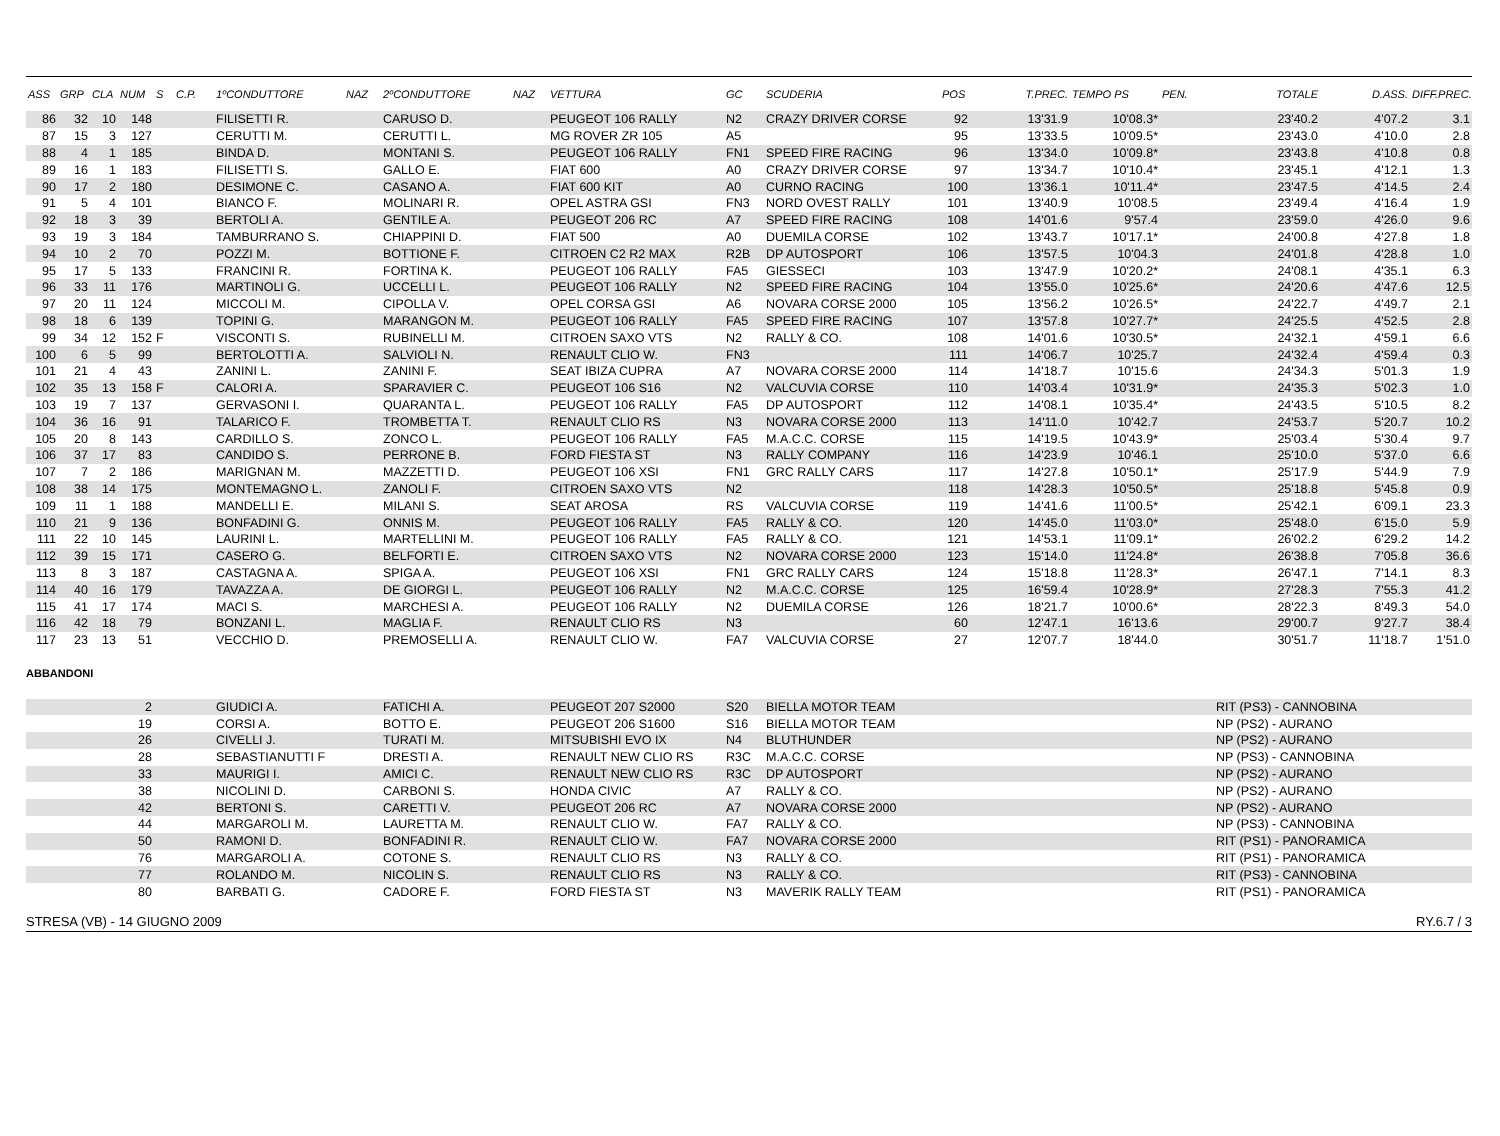| ASS | GRP | CLA | NUM | S | C.P. | 1ºCONDUTTORE | NAZ | 2ºCONDUTTORE | NAZ | VETTURA | GC | SCUDERIA | POS | T.PREC. | TEMPO PS | PEN. | TOTALE | D.ASS. | DIFF.PREC. |
| --- | --- | --- | --- | --- | --- | --- | --- | --- | --- | --- | --- | --- | --- | --- | --- | --- | --- | --- | --- |
| 86 | 32 | 10 | 148 | | | FILISETTI R. | | CARUSO D. | | PEUGEOT 106 RALLY | N2 | CRAZY DRIVER CORSE | 92 | 13'31.9 | 10'08.3* | | 23'40.2 | 4'07.2 | 3.1 |
| 87 | 15 | 3 | 127 | | | CERUTTI M. | | CERUTTI L. | | MG ROVER ZR 105 | A5 | | 95 | 13'33.5 | 10'09.5* | | 23'43.0 | 4'10.0 | 2.8 |
| 88 | 4 | 1 | 185 | | | BINDA D. | | MONTANI S. | | PEUGEOT 106 RALLY | FN1 | SPEED FIRE RACING | 96 | 13'34.0 | 10'09.8* | | 23'43.8 | 4'10.8 | 0.8 |
| 89 | 16 | 1 | 183 | | | FILISETTI S. | | GALLO E. | | FIAT 600 | A0 | CRAZY DRIVER CORSE | 97 | 13'34.7 | 10'10.4* | | 23'45.1 | 4'12.1 | 1.3 |
| 90 | 17 | 2 | 180 | | | DESIMONE C. | | CASANO A. | | FIAT 600 KIT | A0 | CURNO RACING | 100 | 13'36.1 | 10'11.4* | | 23'47.5 | 4'14.5 | 2.4 |
| 91 | 5 | 4 | 101 | | | BIANCO F. | | MOLINARI R. | | OPEL ASTRA GSI | FN3 | NORD OVEST RALLY | 101 | 13'40.9 | 10'08.5 | | 23'49.4 | 4'16.4 | 1.9 |
| 92 | 18 | 3 | 39 | | | BERTOLI A. | | GENTILE A. | | PEUGEOT 206 RC | A7 | SPEED FIRE RACING | 108 | 14'01.6 | 9'57.4 | | 23'59.0 | 4'26.0 | 9.6 |
| 93 | 19 | 3 | 184 | | | TAMBURRANO S. | | CHIAPPINI D. | | FIAT 500 | A0 | DUEMILA CORSE | 102 | 13'43.7 | 10'17.1* | | 24'00.8 | 4'27.8 | 1.8 |
| 94 | 10 | 2 | 70 | | | POZZI M. | | BOTTIONE F. | | CITROEN C2 R2 MAX | R2B | DP AUTOSPORT | 106 | 13'57.5 | 10'04.3 | | 24'01.8 | 4'28.8 | 1.0 |
| 95 | 17 | 5 | 133 | | | FRANCINI R. | | FORTINA K. | | PEUGEOT 106 RALLY | FA5 | GIESSECI | 103 | 13'47.9 | 10'20.2* | | 24'08.1 | 4'35.1 | 6.3 |
| 96 | 33 | 11 | 176 | | | MARTINOLI G. | | UCCELLI L. | | PEUGEOT 106 RALLY | N2 | SPEED FIRE RACING | 104 | 13'55.0 | 10'25.6* | | 24'20.6 | 4'47.6 | 12.5 |
| 97 | 20 | 11 | 124 | | | MICCOLI M. | | CIPOLLA V. | | OPEL CORSA GSI | A6 | NOVARA CORSE 2000 | 105 | 13'56.2 | 10'26.5* | | 24'22.7 | 4'49.7 | 2.1 |
| 98 | 18 | 6 | 139 | | | TOPINI G. | | MARANGON M. | | PEUGEOT 106 RALLY | FA5 | SPEED FIRE RACING | 107 | 13'57.8 | 10'27.7* | | 24'25.5 | 4'52.5 | 2.8 |
| 99 | 34 | 12 | 152 | F | | VISCONTI S. | | RUBINELLI M. | | CITROEN SAXO VTS | N2 | RALLY & CO. | 108 | 14'01.6 | 10'30.5* | | 24'32.1 | 4'59.1 | 6.6 |
| 100 | 6 | 5 | 99 | | | BERTOLOTTI A. | | SALVIOLI N. | | RENAULT CLIO W. | FN3 | | 111 | 14'06.7 | 10'25.7 | | 24'32.4 | 4'59.4 | 0.3 |
| 101 | 21 | 4 | 43 | | | ZANINI L. | | ZANINI F. | | SEAT IBIZA CUPRA | A7 | NOVARA CORSE 2000 | 114 | 14'18.7 | 10'15.6 | | 24'34.3 | 5'01.3 | 1.9 |
| 102 | 35 | 13 | 158 | F | | CALORI A. | | SPARAVIER C. | | PEUGEOT 106 S16 | N2 | VALCUVIA CORSE | 110 | 14'03.4 | 10'31.9* | | 24'35.3 | 5'02.3 | 1.0 |
| 103 | 19 | 7 | 137 | | | GERVASONI I. | | QUARANTA L. | | PEUGEOT 106 RALLY | FA5 | DP AUTOSPORT | 112 | 14'08.1 | 10'35.4* | | 24'43.5 | 5'10.5 | 8.2 |
| 104 | 36 | 16 | 91 | | | TALARICO F. | | TROMBETTA T. | | RENAULT CLIO RS | N3 | NOVARA CORSE 2000 | 113 | 14'11.0 | 10'42.7 | | 24'53.7 | 5'20.7 | 10.2 |
| 105 | 20 | 8 | 143 | | | CARDILLO S. | | ZONCO L. | | PEUGEOT 106 RALLY | FA5 | M.A.C.C. CORSE | 115 | 14'19.5 | 10'43.9* | | 25'03.4 | 5'30.4 | 9.7 |
| 106 | 37 | 17 | 83 | | | CANDIDO S. | | PERRONE B. | | FORD FIESTA ST | N3 | RALLY COMPANY | 116 | 14'23.9 | 10'46.1 | | 25'10.0 | 5'37.0 | 6.6 |
| 107 | 7 | 2 | 186 | | | MARIGNAN M. | | MAZZETTI D. | | PEUGEOT 106 XSI | FN1 | GRC RALLY CARS | 117 | 14'27.8 | 10'50.1* | | 25'17.9 | 5'44.9 | 7.9 |
| 108 | 38 | 14 | 175 | | | MONTEMAGNO L. | | ZANOLI F. | | CITROEN SAXO VTS | N2 | | 118 | 14'28.3 | 10'50.5* | | 25'18.8 | 5'45.8 | 0.9 |
| 109 | 11 | 1 | 188 | | | MANDELLI E. | | MILANI S. | | SEAT AROSA | RS | VALCUVIA CORSE | 119 | 14'41.6 | 11'00.5* | | 25'42.1 | 6'09.1 | 23.3 |
| 110 | 21 | 9 | 136 | | | BONFADINI G. | | ONNIS M. | | PEUGEOT 106 RALLY | FA5 | RALLY & CO. | 120 | 14'45.0 | 11'03.0* | | 25'48.0 | 6'15.0 | 5.9 |
| 111 | 22 | 10 | 145 | | | LAURINI L. | | MARTELLINI M. | | PEUGEOT 106 RALLY | FA5 | RALLY & CO. | 121 | 14'53.1 | 11'09.1* | | 26'02.2 | 6'29.2 | 14.2 |
| 112 | 39 | 15 | 171 | | | CASERO G. | | BELFORTI E. | | CITROEN SAXO VTS | N2 | NOVARA CORSE 2000 | 123 | 15'14.0 | 11'24.8* | | 26'38.8 | 7'05.8 | 36.6 |
| 113 | 8 | 3 | 187 | | | CASTAGNA A. | | SPIGA A. | | PEUGEOT 106 XSI | FN1 | GRC RALLY CARS | 124 | 15'18.8 | 11'28.3* | | 26'47.1 | 7'14.1 | 8.3 |
| 114 | 40 | 16 | 179 | | | TAVAZZA A. | | DE GIORGI L. | | PEUGEOT 106 RALLY | N2 | M.A.C.C. CORSE | 125 | 16'59.4 | 10'28.9* | | 27'28.3 | 7'55.3 | 41.2 |
| 115 | 41 | 17 | 174 | | | MACI S. | | MARCHESI A. | | PEUGEOT 106 RALLY | N2 | DUEMILA CORSE | 126 | 18'21.7 | 10'00.6* | | 28'22.3 | 8'49.3 | 54.0 |
| 116 | 42 | 18 | 79 | | | BONZANI L. | | MAGLIA F. | | RENAULT CLIO RS | N3 | | 60 | 12'47.1 | 16'13.6 | | 29'00.7 | 9'27.7 | 38.4 |
| 117 | 23 | 13 | 51 | | | VECCHIO D. | | PREMOSELLI A. | | RENAULT CLIO W. | FA7 | VALCUVIA CORSE | 27 | 12'07.7 | 18'44.0 | | 30'51.7 | 11'18.7 | 1'51.0 |
ABBANDONI
| 2 | | | GIUDICI A. | FATICHI A. | PEUGEOT 207 S2000 | S20 | BIELLA MOTOR TEAM | RIT (PS3) - CANNOBINA |
| 19 | | | CORSI A. | BOTTO E. | PEUGEOT 206 S1600 | S16 | BIELLA MOTOR TEAM | NP (PS2) - AURANO |
| 26 | | | CIVELLI J. | TURATI M. | MITSUBISHI EVO IX | N4 | BLUTHUNDER | NP (PS2) - AURANO |
| 28 | | | SEBASTIANUTTI F | DRESTI A. | RENAULT NEW CLIO RS | R3C | M.A.C.C. CORSE | NP (PS3) - CANNOBINA |
| 33 | | | MAURIGI I. | AMICI C. | RENAULT NEW CLIO RS | R3C | DP AUTOSPORT | NP (PS2) - AURANO |
| 38 | | | NICOLINI D. | CARBONI S. | HONDA CIVIC | A7 | RALLY & CO. | NP (PS2) - AURANO |
| 42 | | | BERTONI S. | CARETTI V. | PEUGEOT 206 RC | A7 | NOVARA CORSE 2000 | NP (PS2) - AURANO |
| 44 | | | MARGAROLI M. | LAURETTA M. | RENAULT CLIO W. | FA7 | RALLY & CO. | NP (PS3) - CANNOBINA |
| 50 | | | RAMONI D. | BONFADINI R. | RENAULT CLIO W. | FA7 | NOVARA CORSE 2000 | RIT (PS1) - PANORAMICA |
| 76 | | | MARGAROLI A. | COTONE S. | RENAULT CLIO RS | N3 | RALLY & CO. | RIT (PS1) - PANORAMICA |
| 77 | | | ROLANDO M. | NICOLIN S. | RENAULT CLIO RS | N3 | RALLY & CO. | RIT (PS3) - CANNOBINA |
| 80 | | | BARBATI G. | CADORE F. | FORD FIESTA ST | N3 | MAVERIK RALLY TEAM | RIT (PS1) - PANORAMICA |
STRESA (VB) - 14 GIUGNO 2009 RY.6.7 / 3